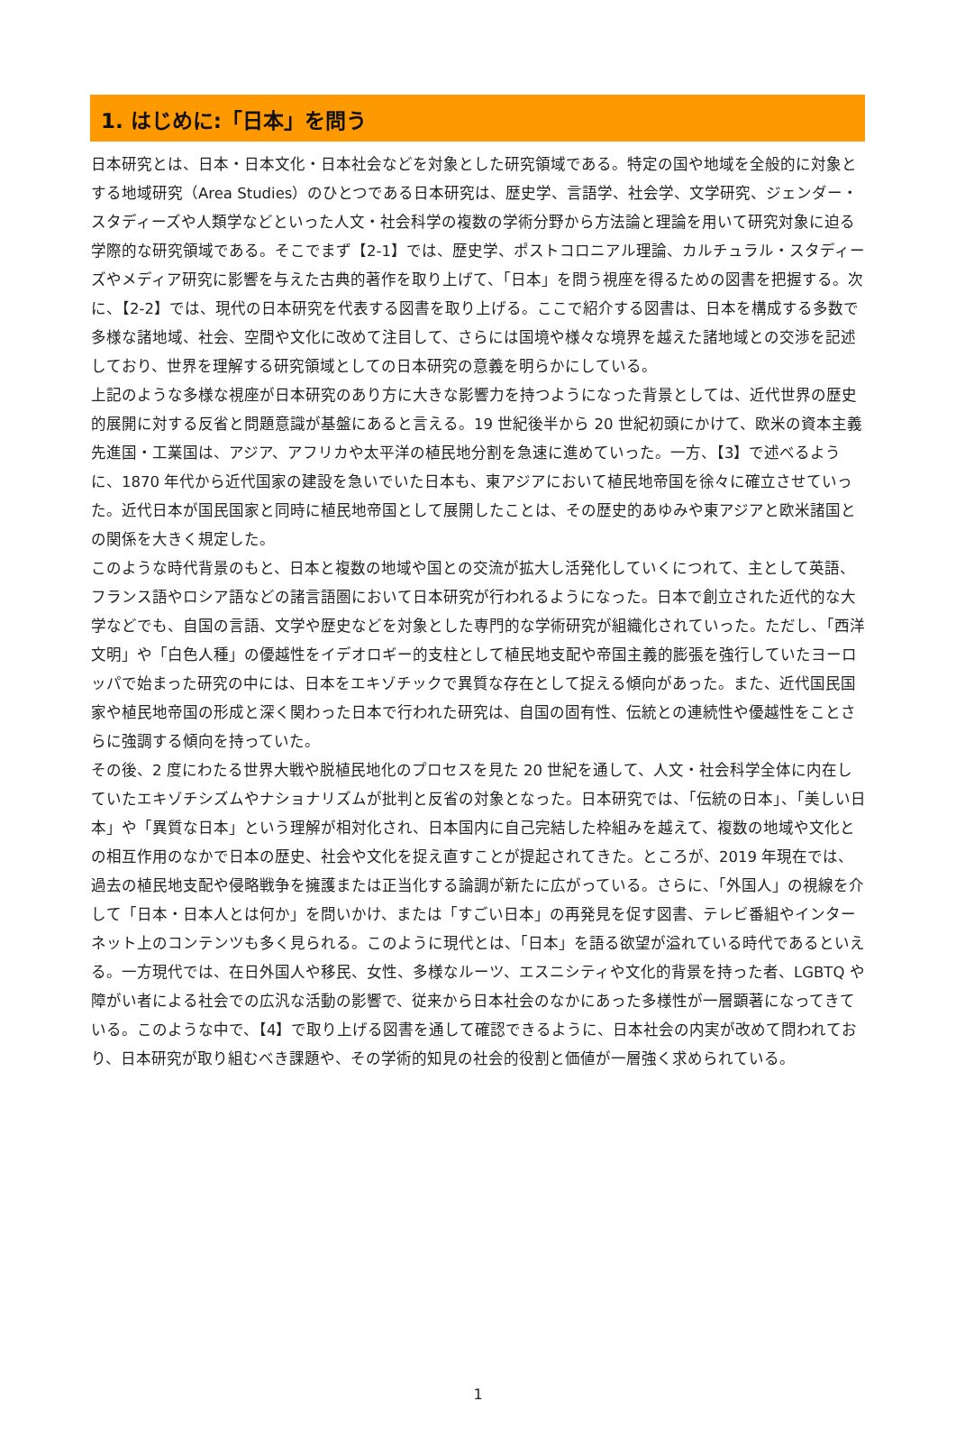1. はじめに:「日本」を問う
日本研究とは、日本・日本文化・日本社会などを対象とした研究領域である。特定の国や地域を全般的に対象とする地域研究（Area Studies）のひとつである日本研究は、歴史学、言語学、社会学、文学研究、ジェンダー・スタディーズや人類学などといった人文・社会科学の複数の学術分野から方法論と理論を用いて研究対象に迫る学際的な研究領域である。そこでまず【2-1】では、歴史学、ポストコロニアル理論、カルチュラル・スタディーズやメディア研究に影響を与えた古典的著作を取り上げて、「日本」を問う視座を得るための図書を把握する。次に、【2-2】では、現代の日本研究を代表する図書を取り上げる。ここで紹介する図書は、日本を構成する多数で多様な諸地域、社会、空間や文化に改めて注目して、さらには国境や様々な境界を越えた諸地域との交渉を記述しており、世界を理解する研究領域としての日本研究の意義を明らかにしている。
上記のような多様な視座が日本研究のあり方に大きな影響力を持つようになった背景としては、近代世界の歴史的展開に対する反省と問題意識が基盤にあると言える。19 世紀後半から 20 世紀初頭にかけて、欧米の資本主義先進国・工業国は、アジア、アフリカや太平洋の植民地分割を急速に進めていった。一方、【3】で述べるように、1870 年代から近代国家の建設を急いでいた日本も、東アジアにおいて植民地帝国を徐々に確立させていった。近代日本が国民国家と同時に植民地帝国として展開したことは、その歴史的あゆみや東アジアと欧米諸国との関係を大きく規定した。
このような時代背景のもと、日本と複数の地域や国との交流が拡大し活発化していくにつれて、主として英語、フランス語やロシア語などの諸言語圏において日本研究が行われるようになった。日本で創立された近代的な大学などでも、自国の言語、文学や歴史などを対象とした専門的な学術研究が組織化されていった。ただし、「西洋文明」や「白色人種」の優越性をイデオロギー的支柱として植民地支配や帝国主義的膨張を強行していたヨーロッパで始まった研究の中には、日本をエキゾチックで異質な存在として捉える傾向があった。また、近代国民国家や植民地帝国の形成と深く関わった日本で行われた研究は、自国の固有性、伝統との連続性や優越性をことさらに強調する傾向を持っていた。
その後、2 度にわたる世界大戦や脱植民地化のプロセスを見た 20 世紀を通して、人文・社会科学全体に内在していたエキゾチシズムやナショナリズムが批判と反省の対象となった。日本研究では、「伝統の日本」、「美しい日本」や「異質な日本」という理解が相対化され、日本国内に自己完結した枠組みを越えて、複数の地域や文化との相互作用のなかで日本の歴史、社会や文化を捉え直すことが提起されてきた。ところが、2019 年現在では、過去の植民地支配や侵略戦争を擁護または正当化する論調が新たに広がっている。さらに、「外国人」の視線を介して「日本・日本人とは何か」を問いかけ、または「すごい日本」の再発見を促す図書、テレビ番組やインターネット上のコンテンツも多く見られる。このように現代とは、「日本」を語る欲望が溢れている時代であるといえる。一方現代では、在日外国人や移民、女性、多様なルーツ、エスニシティや文化的背景を持った者、LGBTQ や障がい者による社会での広汎な活動の影響で、従来から日本社会のなかにあった多様性が一層顕著になってきている。このような中で、【4】で取り上げる図書を通して確認できるように、日本社会の内実が改めて問われており、日本研究が取り組むべき課題や、その学術的知見の社会的役割と価値が一層強く求められている。
1